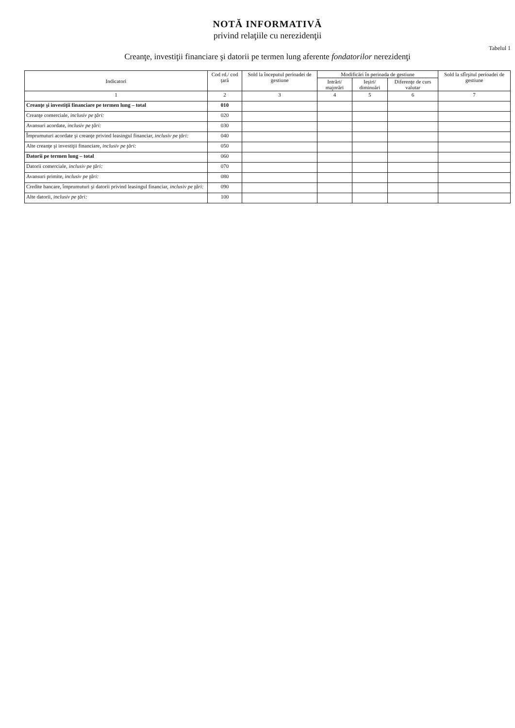NOTĂ INFORMATIVĂ
privind relaţiile cu nerezidenţii
Tabelul 1
Creanţe, investiţii financiare şi datorii pe termen lung aferente fondatorilor nerezidenţi
| Indicatori | Cod rd./ cod ţară | Sold la începutul perioadei de gestiune | Modificări în perioada de gestiune | | | Sold la sfîrşitul perioadei de gestiune |
| --- | --- | --- | --- | --- | --- | --- |
| | | | Intrări/ majorări | Ieşiri/ diminuări | Diferenţe de curs valutar | |
| 1 | 2 | 3 | 4 | 5 | 6 | 7 |
| Creanţe şi investiţii financiare pe termen lung – total | 010 | | | | | |
| Creanţe comerciale, inclusiv pe ţări: | 020 | | | | | |
| Avansuri acordate, inclusiv pe ţări: | 030 | | | | | |
| Împrumuturi acordate şi creanţe privind leasingul financiar, inclusiv pe ţări: | 040 | | | | | |
| Alte creanţe şi investiţii financiare, inclusiv pe ţări: | 050 | | | | | |
| Datorii pe termen lung – total | 060 | | | | | |
| Datorii comerciale, inclusiv pe ţări: | 070 | | | | | |
| Avansuri primite, inclusiv pe ţări: | 080 | | | | | |
| Credite bancare, împrumuturi şi datorii privind leasingul financiar, inclusiv pe ţări: | 090 | | | | | |
| Alte datorii, inclusiv pe ţări: | 100 | | | | | |